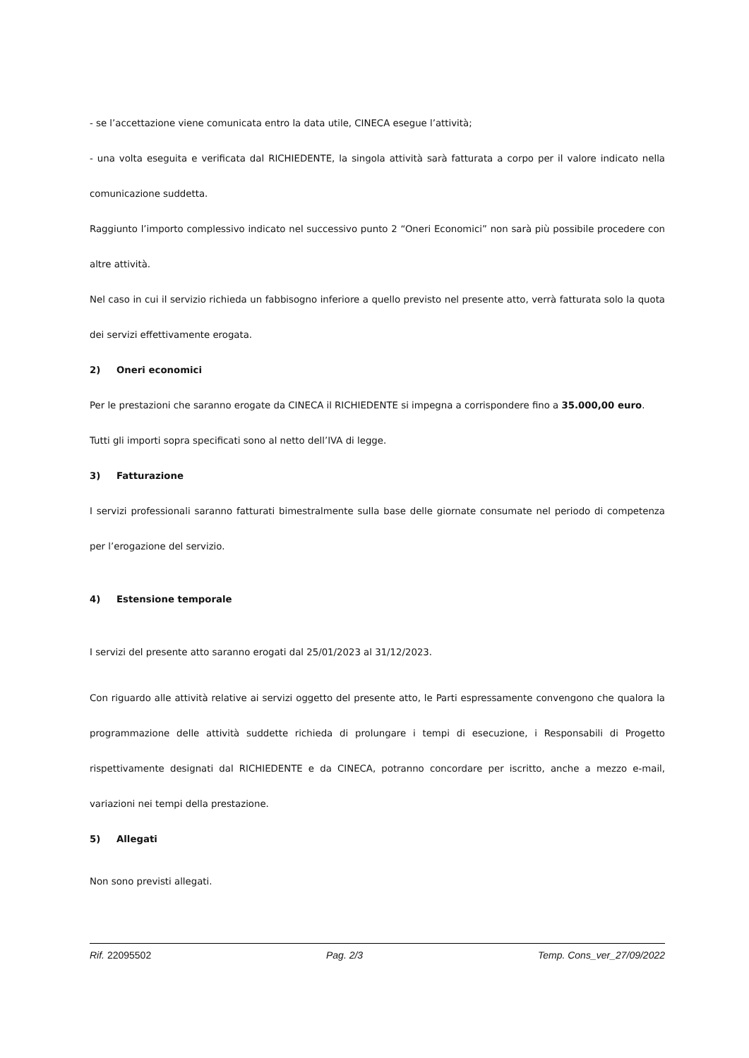- se l’accettazione viene comunicata entro la data utile, CINECA esegue l’attività;
- una volta eseguita e verificata dal RICHIEDENTE, la singola attività sarà fatturata a corpo per il valore indicato nella comunicazione suddetta.
Raggiunto l’importo complessivo indicato nel successivo punto 2 “Oneri Economici” non sarà più possibile procedere con altre attività.
Nel caso in cui il servizio richieda un fabbisogno inferiore a quello previsto nel presente atto, verrà fatturata solo la quota dei servizi effettivamente erogata.
2) Oneri economici
Per le prestazioni che saranno erogate da CINECA il RICHIEDENTE si impegna a corrispondere fino a 35.000,00 euro.
Tutti gli importi sopra specificati sono al netto dell’IVA di legge.
3) Fatturazione
I servizi professionali saranno fatturati bimestralmente sulla base delle giornate consumate nel periodo di competenza per l’erogazione del servizio.
4) Estensione temporale
I servizi del presente atto saranno erogati dal 25/01/2023 al 31/12/2023.
Con riguardo alle attività relative ai servizi oggetto del presente atto, le Parti espressamente convengono che qualora la programmazione delle attività suddette richieda di prolungare i tempi di esecuzione, i Responsabili di Progetto rispettivamente designati dal RICHIEDENTE e da CINECA, potranno concordare per iscritto, anche a mezzo e-mail, variazioni nei tempi della prestazione.
5) Allegati
Non sono previsti allegati.
Rif. 22095502 Pag. 2/3 Temp. Cons_ver_27/09/2022